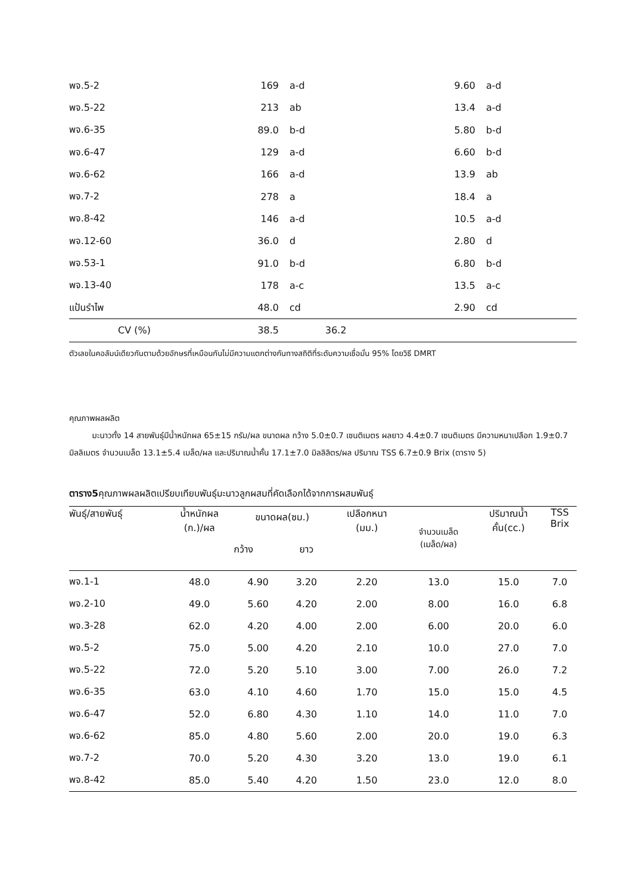| พจ.5-2 | 169 | a-d | 9.60 | a-d |
| พจ.5-22 | 213 | ab | 13.4 | a-d |
| พจ.6-35 | 89.0 | b-d | 5.80 | b-d |
| พจ.6-47 | 129 | a-d | 6.60 | b-d |
| พจ.6-62 | 166 | a-d | 13.9 | ab |
| พจ.7-2 | 278 | a | 18.4 | a |
| พจ.8-42 | 146 | a-d | 10.5 | a-d |
| พจ.12-60 | 36.0 | d | 2.80 | d |
| พจ.53-1 | 91.0 | b-d | 6.80 | b-d |
| พจ.13-40 | 178 | a-c | 13.5 | a-c |
| แป้นรำไพ | 48.0 | cd | 2.90 | cd |
| CV (%) | 38.5 | 36.2 | | |
ตัวเลขในคอลัมน์เดียวกันตามด้วยอักษรที่เหมือนกันไม่มีความแตกต่างกันทางสถิติที่ระดับความเชื่อมั่น 95% โดยวิธี DMRT
คุณภาพผลผลิต
มะนาวทั้ง 14 สายพันธุ์มีน้ำหนักผล 65±15 กรัม/ผล ขนาดผล กว้าง 5.0±0.7 เซนติเมตร ผลยาว 4.4±0.7 เซนติเมตร มีความหนาเปลือก 1.9±0.7 มิลลิเมตร จำนวนเมล็ด 13.1±5.4 เมล็ด/ผล และปริมาณน้ำคั้น 17.1±7.0 มิลลิลิตร/ผล ปริมาณ TSS 6.7±0.9 Brix (ตาราง 5)
ตาราง5คุณภาพผลผลิตเปรียบเทียบพันธุ์มะนาวลูกผสมที่คัดเลือกได้จากการผสมพันธุ์
| พันธุ์/สายพันธุ์ | น้ำหนักผล (ก.)/ผล | ขนาดผล(ซม.) | | เปลือกหนา (มม.) | จำนวนเมล็ด (เมล็ด/ผล) | ปริมาณน้ำ คั้น(cc.) | TSS Brix |
| | | กว้าง | ยาว | | | | |
| พจ.1-1 | 48.0 | 4.90 | 3.20 | 2.20 | 13.0 | 15.0 | 7.0 |
| พจ.2-10 | 49.0 | 5.60 | 4.20 | 2.00 | 8.00 | 16.0 | 6.8 |
| พจ.3-28 | 62.0 | 4.20 | 4.00 | 2.00 | 6.00 | 20.0 | 6.0 |
| พจ.5-2 | 75.0 | 5.00 | 4.20 | 2.10 | 10.0 | 27.0 | 7.0 |
| พจ.5-22 | 72.0 | 5.20 | 5.10 | 3.00 | 7.00 | 26.0 | 7.2 |
| พจ.6-35 | 63.0 | 4.10 | 4.60 | 1.70 | 15.0 | 15.0 | 4.5 |
| พจ.6-47 | 52.0 | 6.80 | 4.30 | 1.10 | 14.0 | 11.0 | 7.0 |
| พจ.6-62 | 85.0 | 4.80 | 5.60 | 2.00 | 20.0 | 19.0 | 6.3 |
| พจ.7-2 | 70.0 | 5.20 | 4.30 | 3.20 | 13.0 | 19.0 | 6.1 |
| พจ.8-42 | 85.0 | 5.40 | 4.20 | 1.50 | 23.0 | 12.0 | 8.0 |